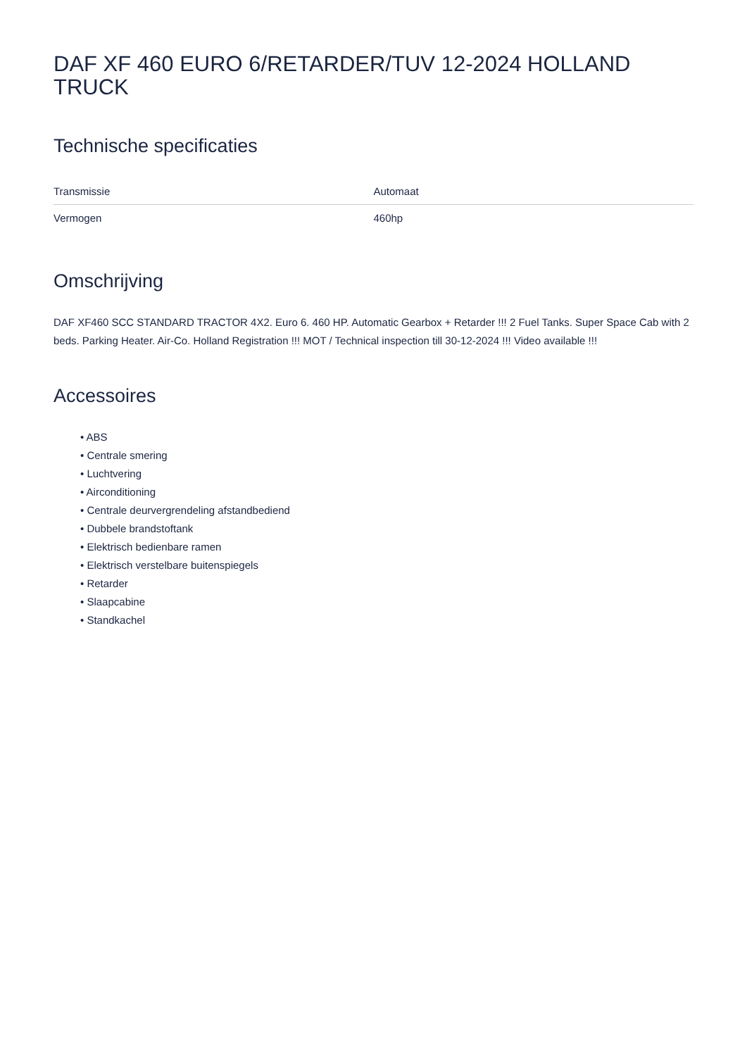DAF XF 460 EURO 6/RETARDER/TUV 12-2024 HOLLAND TRUCK
Technische specificaties
| Transmissie | Automaat |
| Vermogen | 460hp |
Omschrijving
DAF XF460 SCC STANDARD TRACTOR 4X2. Euro 6. 460 HP. Automatic Gearbox + Retarder !!! 2 Fuel Tanks. Super Space Cab with 2 beds. Parking Heater. Air-Co. Holland Registration !!! MOT / Technical inspection till 30-12-2024 !!! Video available !!!
Accessoires
• ABS
• Centrale smering
• Luchtvering
• Airconditioning
• Centrale deurvergrendeling afstandbediend
• Dubbele brandstoftank
• Elektrisch bedienbare ramen
• Elektrisch verstelbare buitenspiegels
• Retarder
• Slaapcabine
• Standkachel